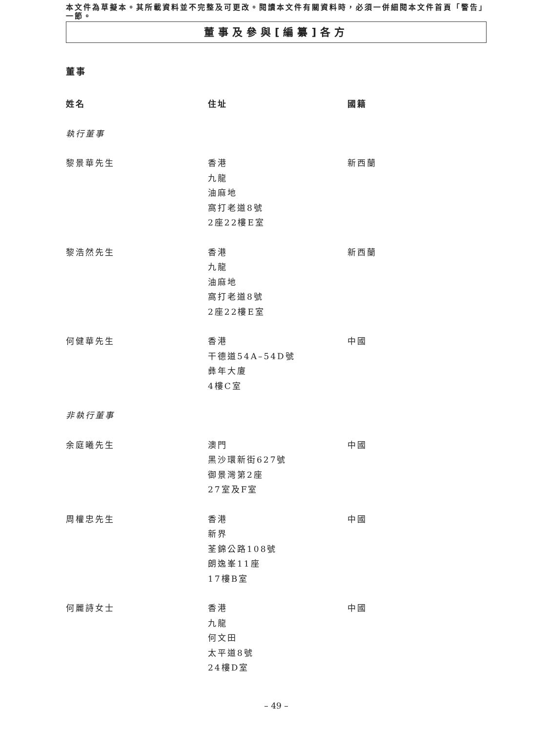本文件為草擬本。其所載資料並不完整及可更改。閱讀本文件有關資料時，必須一併細閱本文件首頁「警告」一節。
董事及參與[編纂]各方
董事
| 姓名 | 住址 | 國籍 |
| --- | --- | --- |
| 執行董事 | | |
| 黎景華先生 | 香港 九龍 油麻地 窩打老道8號 2座22樓E室 | 新西蘭 |
| 黎浩然先生 | 香港 九龍 油麻地 窩打老道8號 2座22樓E室 | 新西蘭 |
| 何健華先生 | 香港 干德道54A–54D號 彝年大廈 4樓C室 | 中國 |
| 非執行董事 | | |
| 余庭曦先生 | 澳門 黑沙環新街627號 御景灣第2座 27室及F室 | 中國 |
| 周權忠先生 | 香港 新界 荃錦公路108號 朗逸峯11座 17樓B室 | 中國 |
| 何麗詩女士 | 香港 九龍 何文田 太平道8號 24樓D室 | 中國 |
– 49 –